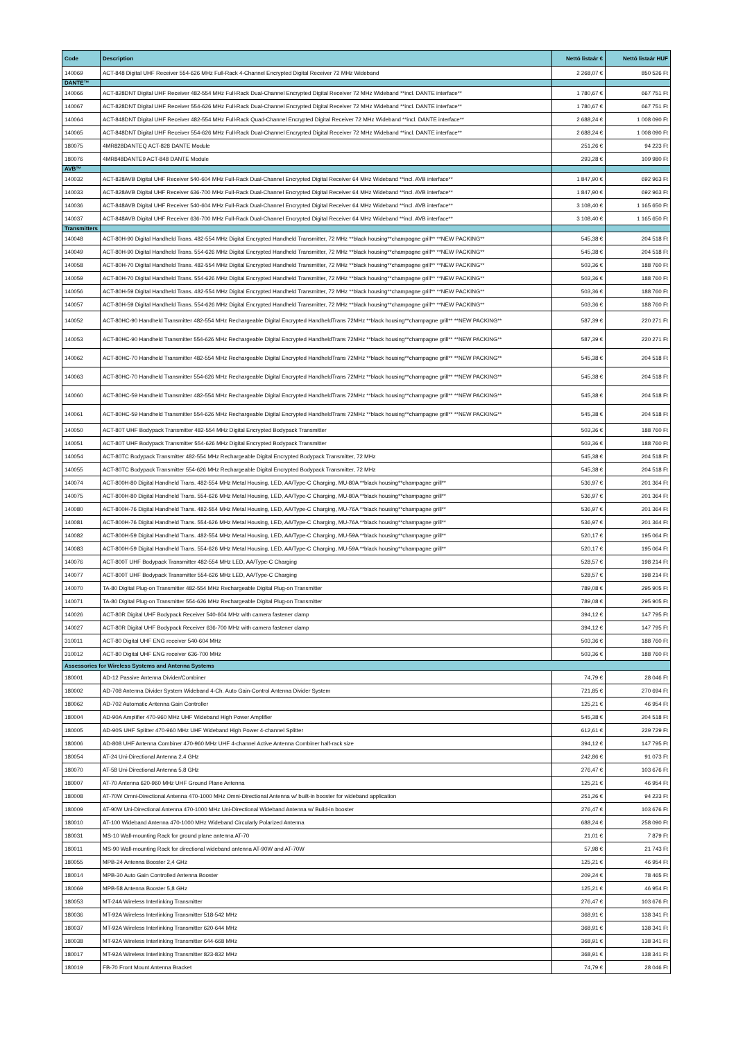| Code | Description | Nettó listaár € | Nettó listaár HUF |
| --- | --- | --- | --- |
| 140069 | ACT-848 Digital UHF Receiver 554-626 MHz Full-Rack 4-Channel Encrypted Digital Receiver 72 MHz Wideband | 2 268,07 € | 850 526 Ft |
| DANTE™ | | | |
| 140066 | ACT-828DNT Digital UHF Receiver 482-554 MHz Full-Rack Dual-Channel Encrypted Digital Receiver 72 MHz Wideband **incl. DANTE interface** | 1 780,67 € | 667 751 Ft |
| 140067 | ACT-828DNT Digital UHF Receiver 554-626 MHz Full-Rack Dual-Channel Encrypted Digital Receiver 72 MHz Wideband **incl. DANTE interface** | 1 780,67 € | 667 751 Ft |
| 140064 | ACT-848DNT Digital UHF Receiver 482-554 MHz Full-Rack Quad-Channel Encrypted Digital Receiver 72 MHz Wideband **incl. DANTE interface** | 2 688,24 € | 1 008 090 Ft |
| 140065 | ACT-848DNT Digital UHF Receiver 554-626 MHz Full-Rack Dual-Channel Encrypted Digital Receiver 72 MHz Wideband **incl. DANTE interface** | 2 688,24 € | 1 008 090 Ft |
| 180075 | 4MR828DANTEQ ACT-828 DANTE Module | 251,26 € | 94 223 Ft |
| 180076 | 4MR848DANTE9 ACT-848 DANTE Module | 293,28 € | 109 980 Ft |
| AVB™ | | | |
| 140032 | ACT-828AVB Digital UHF Receiver 540-604 MHz Full-Rack Dual-Channel Encrypted Digital Receiver 64 MHz Wideband **incl. AVB interface** | 1 847,90 € | 692 963 Ft |
| 140033 | ACT-828AVB Digital UHF Receiver 636-700 MHz Full-Rack Dual-Channel Encrypted Digital Receiver 64 MHz Wideband **incl. AVB interface** | 1 847,90 € | 692 963 Ft |
| 140036 | ACT-848AVB Digital UHF Receiver 540-604 MHz Full-Rack Dual-Channel Encrypted Digital Receiver 64 MHz Wideband **incl. AVB interface** | 3 108,40 € | 1 165 650 Ft |
| 140037 | ACT-848AVB Digital UHF Receiver 636-700 MHz Full-Rack Dual-Channel Encrypted Digital Receiver 64 MHz Wideband **incl. AVB interface** | 3 108,40 € | 1 165 650 Ft |
| Transmitters | | | |
| 140048 | ACT-80H-90 Digital Handheld Trans. 482-554 MHz Digital Encrypted Handheld Transmitter, 72 MHz **black housing**champagne grill** **NEW PACKING** | 545,38 € | 204 518 Ft |
| 140049 | ACT-80H-90 Digital Handheld Trans. 554-626 MHz Digital Encrypted Handheld Transmitter, 72 MHz **black housing**champagne grill** **NEW PACKING** | 545,38 € | 204 518 Ft |
| 140058 | ACT-80H-70 Digital Handheld Trans. 482-554 MHz Digital Encrypted Handheld Transmitter, 72 MHz **black housing**champagne grill** **NEW PACKING** | 503,36 € | 188 760 Ft |
| 140059 | ACT-80H-70 Digital Handheld Trans. 554-626 MHz Digital Encrypted Handheld Transmitter, 72 MHz **black housing**champagne grill** **NEW PACKING** | 503,36 € | 188 760 Ft |
| 140056 | ACT-80H-59 Digital Handheld Trans. 482-554 MHz Digital Encrypted Handheld Transmitter, 72 MHz **black housing**champagne grill** **NEW PACKING** | 503,36 € | 188 760 Ft |
| 140057 | ACT-80H-59 Digital Handheld Trans. 554-626 MHz Digital Encrypted Handheld Transmitter, 72 MHz **black housing**champagne grill** **NEW PACKING** | 503,36 € | 188 760 Ft |
| 140052 | ACT-80HC-90 Handheld Transmitter 482-554 MHz Rechargeable Digital Encrypted HandheldTrans 72MHz **black housing**champagne grill** **NEW PACKING** | 587,39 € | 220 271 Ft |
| 140053 | ACT-80HC-90 Handheld Transmitter 554-626 MHz Rechargeable Digital Encrypted HandheldTrans 72MHz **black housing**champagne grill** **NEW PACKING** | 587,39 € | 220 271 Ft |
| 140062 | ACT-80HC-70 Handheld Transmitter 482-554 MHz Rechargeable Digital Encrypted HandheldTrans 72MHz **black housing**champagne grill** **NEW PACKING** | 545,38 € | 204 518 Ft |
| 140063 | ACT-80HC-70 Handheld Transmitter 554-626 MHz Rechargeable Digital Encrypted HandheldTrans 72MHz **black housing**champagne grill** **NEW PACKING** | 545,38 € | 204 518 Ft |
| 140060 | ACT-80HC-59 Handheld Transmitter 482-554 MHz Rechargeable Digital Encrypted HandheldTrans 72MHz **black housing**champagne grill** **NEW PACKING** | 545,38 € | 204 518 Ft |
| 140061 | ACT-80HC-59 Handheld Transmitter 554-626 MHz Rechargeable Digital Encrypted HandheldTrans 72MHz **black housing**champagne grill** **NEW PACKING** | 545,38 € | 204 518 Ft |
| 140050 | ACT-80T UHF Bodypack Transmitter 482-554 MHz Digital Encrypted Bodypack Transmitter | 503,36 € | 188 760 Ft |
| 140051 | ACT-80T UHF Bodypack Transmitter 554-626 MHz Digital Encrypted Bodypack Transmitter | 503,36 € | 188 760 Ft |
| 140054 | ACT-80TC Bodypack Transmitter 482-554 MHz Rechargeable Digital Encrypted Bodypack Transmitter, 72 MHz | 545,38 € | 204 518 Ft |
| 140055 | ACT-80TC Bodypack Transmitter 554-626 MHz Rechargeable Digital Encrypted Bodypack Transmitter, 72 MHz | 545,38 € | 204 518 Ft |
| 140074 | ACT-800H-80 Digital Handheld Trans. 482-554 MHz Metal Housing, LED, AA/Type-C Charging, MU-80A **black housing**champagne grill** | 536,97 € | 201 364 Ft |
| 140075 | ACT-800H-80 Digital Handheld Trans. 554-626 MHz Metal Housing, LED, AA/Type-C Charging, MU-80A **black housing**champagne grill** | 536,97 € | 201 364 Ft |
| 140080 | ACT-800H-76 Digital Handheld Trans. 482-554 MHz Metal Housing, LED, AA/Type-C Charging, MU-76A **black housing**champagne grill** | 536,97 € | 201 364 Ft |
| 140081 | ACT-800H-76 Digital Handheld Trans. 554-626 MHz Metal Housing, LED, AA/Type-C Charging, MU-76A **black housing**champagne grill** | 536,97 € | 201 364 Ft |
| 140082 | ACT-800H-59 Digital Handheld Trans. 482-554 MHz Metal Housing, LED, AA/Type-C Charging, MU-59A **black housing**champagne grill** | 520,17 € | 195 064 Ft |
| 140083 | ACT-800H-59 Digital Handheld Trans. 554-626 MHz Metal Housing, LED, AA/Type-C Charging, MU-59A **black housing**champagne grill** | 520,17 € | 195 064 Ft |
| 140076 | ACT-800T UHF Bodypack Transmitter 482-554 MHz LED, AA/Type-C Charging | 528,57 € | 198 214 Ft |
| 140077 | ACT-800T UHF Bodypack Transmitter 554-626 MHz LED, AA/Type-C Charging | 528,57 € | 198 214 Ft |
| 140070 | TA-80 Digital Plug-on Transmitter 482-554 MHz Rechargeable Digital Plug-on Transmitter | 789,08 € | 295 905 Ft |
| 140071 | TA-80 Digital Plug-on Transmitter 554-626 MHz Rechargeable Digital Plug-on Transmitter | 789,08 € | 295 905 Ft |
| 140026 | ACT-80R Digital UHF Bodypack Receiver 540-604 MHz with camera fastener clamp | 394,12 € | 147 795 Ft |
| 140027 | ACT-80R Digital UHF Bodypack Receiver 636-700 MHz with camera fastener clamp | 394,12 € | 147 795 Ft |
| 310011 | ACT-80 Digital UHF ENG receiver 540-604 MHz | 503,36 € | 188 760 Ft |
| 310012 | ACT-80 Digital UHF ENG receiver 636-700 MHz | 503,36 € | 188 760 Ft |
| Assessories for Wireless Systems and Antenna Systems | | | |
| 180001 | AD-12 Passive Antenna Divider/Combiner | 74,79 € | 28 046 Ft |
| 180002 | AD-708 Antenna Divider System Wideband 4-Ch. Auto Gain-Control Antenna Divider System | 721,85 € | 270 694 Ft |
| 180062 | AD-702 Automatic Antenna Gain Controller | 125,21 € | 46 954 Ft |
| 180004 | AD-90A Amplifier 470-960 MHz UHF Wideband High Power Amplifier | 545,38 € | 204 518 Ft |
| 180005 | AD-90S UHF Splitter 470-960 MHz UHF Wideband High Power 4-channel Splitter | 612,61 € | 229 729 Ft |
| 180006 | AD-808 UHF Antenna Combiner 470-960 MHz UHF 4-channel Active Antenna Combiner half-rack size | 394,12 € | 147 795 Ft |
| 180054 | AT-24 Uni-Directional Antenna 2,4 GHz | 242,86 € | 91 073 Ft |
| 180070 | AT-58 Uni-Directional Antenna 5,8 GHz | 276,47 € | 103 676 Ft |
| 180007 | AT-70 Antenna 620-960 MHz UHF Ground Plane Antenna | 125,21 € | 46 954 Ft |
| 180008 | AT-70W Omni-Directional Antenna 470-1000 MHz Omni-Directional Antenna w/ built-in booster for wideband application | 251,26 € | 94 223 Ft |
| 180009 | AT-90W Uni-Directional Antenna 470-1000 MHz Uni-Directional Wideband Antenna w/ Build-in booster | 276,47 € | 103 676 Ft |
| 180010 | AT-100 Wideband Antenna 470-1000 MHz Wideband Circularly Polarized Antenna | 688,24 € | 258 090 Ft |
| 180031 | MS-10 Wall-mounting Rack for ground plane antenna AT-70 | 21,01 € | 7 879 Ft |
| 180011 | MS-90 Wall-mounting Rack for directional wideband antenna AT-90W and AT-70W | 57,98 € | 21 743 Ft |
| 180055 | MPB-24 Antenna Booster 2,4 GHz | 125,21 € | 46 954 Ft |
| 180014 | MPB-30 Auto Gain Controlled Antenna Booster | 209,24 € | 78 465 Ft |
| 180069 | MPB-58 Antenna Booster 5,8 GHz | 125,21 € | 46 954 Ft |
| 180053 | MT-24A Wireless Interlinking Transmitter | 276,47 € | 103 676 Ft |
| 180036 | MT-92A Wireless Interlinking Transmitter 518-542 MHz | 368,91 € | 138 341 Ft |
| 180037 | MT-92A Wireless Interlinking Transmitter 620-644 MHz | 368,91 € | 138 341 Ft |
| 180038 | MT-92A Wireless Interlinking Transmitter 644-668 MHz | 368,91 € | 138 341 Ft |
| 180017 | MT-92A Wireless Interlinking Transmitter 823-832 MHz | 368,91 € | 138 341 Ft |
| 180019 | FB-70 Front Mount Antenna Bracket | 74,79 € | 28 046 Ft |